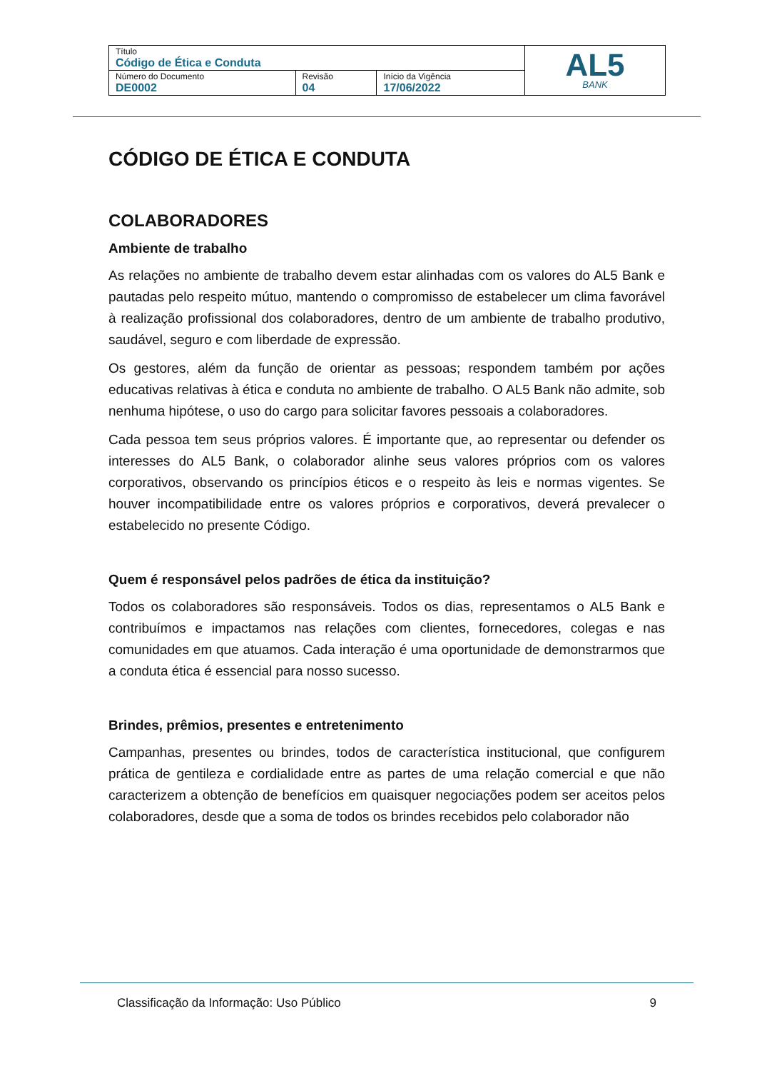| Título Código de Ética e Conduta | | | AL5 BANK |
| Número do Documento DE0002 | Revisão 04 | Início da Vigência 17/06/2022 | |
CÓDIGO DE ÉTICA E CONDUTA
COLABORADORES
Ambiente de trabalho
As relações no ambiente de trabalho devem estar alinhadas com os valores do AL5 Bank e pautadas pelo respeito mútuo, mantendo o compromisso de estabelecer um clima favorável à realização profissional dos colaboradores, dentro de um ambiente de trabalho produtivo, saudável, seguro e com liberdade de expressão.
Os gestores, além da função de orientar as pessoas; respondem também por ações educativas relativas à ética e conduta no ambiente de trabalho. O AL5 Bank não admite, sob nenhuma hipótese, o uso do cargo para solicitar favores pessoais a colaboradores.
Cada pessoa tem seus próprios valores. É importante que, ao representar ou defender os interesses do AL5 Bank, o colaborador alinhe seus valores próprios com os valores corporativos, observando os princípios éticos e o respeito às leis e normas vigentes. Se houver incompatibilidade entre os valores próprios e corporativos, deverá prevalecer o estabelecido no presente Código.
Quem é responsável pelos padrões de ética da instituição?
Todos os colaboradores são responsáveis. Todos os dias, representamos o AL5 Bank e contribuímos e impactamos nas relações com clientes, fornecedores, colegas e nas comunidades em que atuamos. Cada interação é uma oportunidade de demonstrarmos que a conduta ética é essencial para nosso sucesso.
Brindes, prêmios, presentes e entretenimento
Campanhas, presentes ou brindes, todos de característica institucional, que configurem prática de gentileza e cordialidade entre as partes de uma relação comercial e que não caracterizem a obtenção de benefícios em quaisquer negociações podem ser aceitos pelos colaboradores, desde que a soma de todos os brindes recebidos pelo colaborador não
Classificação da Informação: Uso Público 9